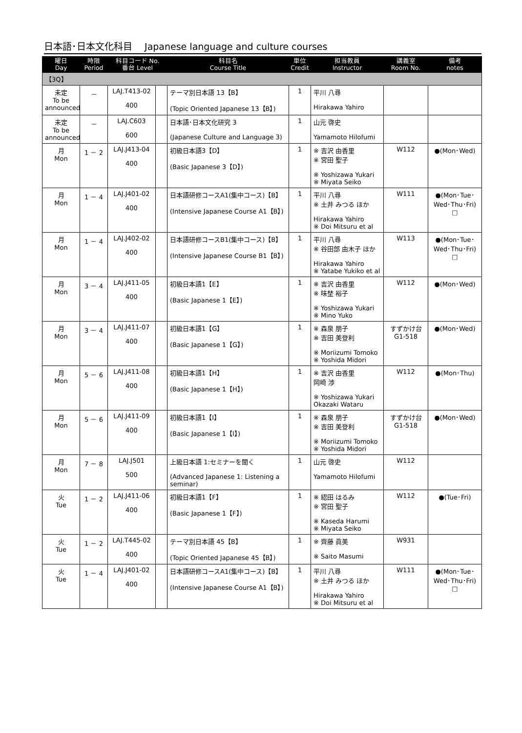日本語･日本文化科目　 Japanese language and culture courses
| 曜日 Day | 時限 Period | 科目コード No. 番台 Level | | 科目名 Course Title | 単位 Credit | 担当教員 Instructor | 講義室 Room No. | 備考 notes |
| --- | --- | --- | --- | --- | --- | --- | --- | --- |
| 【3Q】 | | | | | | | | |
| 未定 To be announced | － | LAJ.T413-02 400 | | テーマ別日本語 13【B】 (Topic Oriented Japanese 13【B】) | 1 | 平川 八尋 Hirakawa Yahiro | | |
| 未定 To be announced | － | LAJ.C603 600 | | 日本語･日本文化研究 3 (Japanese Culture and Language 3) | 1 | 山元 啓史 Yamamoto Hilofumi | | |
| 月 Mon | 1 － 2 | LAJ.J413-04 400 | | 初級日本語3【D】 (Basic Japanese 3【D】) | 1 | ※ 吉沢 由香里 ※ 宮田 聖子 ※ Yoshizawa Yukari ※ Miyata Seiko | W112 | ●(Mon･Wed) |
| 月 Mon | 1 － 4 | LAJ.J401-02 400 | | 日本語研修コースA1(集中コース)【B】 (Intensive Japanese Course A1【B】) | 1 | 平川 八尋 ※ 土井 みつる ほか Hirakawa Yahiro ※ Doi Mitsuru et al | W111 | ●(Mon･Tue･Wed･Thu･Fri) □ |
| 月 Mon | 1 － 4 | LAJ.J402-02 400 | | 日本語研修コースB1(集中コース)【B】 (Intensive Japanese Course B1【B】) | 1 | 平川 八尋 ※ 谷田部 由木子 ほか Hirakawa Yahiro ※ Yatabe Yukiko et al | W113 | ●(Mon･Tue･Wed･Thu･Fri) □ |
| 月 Mon | 3 － 4 | LAJ.J411-05 400 | | 初級日本語1【E】 (Basic Japanese 1【E】) | 1 | ※ 吉沢 由香里 ※ 味埜 裕子 ※ Yoshizawa Yukari ※ Mino Yuko | W112 | ●(Mon･Wed) |
| 月 Mon | 3 － 4 | LAJ.J411-07 400 | | 初級日本語1【G】 (Basic Japanese 1【G】) | 1 | ※ 森泉 朋子 ※ 吉田 美登利 ※ Moriizumi Tomoko ※ Yoshida Midori | すずかけ台 G1-518 | ●(Mon･Wed) |
| 月 Mon | 5 － 6 | LAJ.J411-08 400 | | 初級日本語1【H】 (Basic Japanese 1【H】) | 1 | ※ 吉沢 由香里 岡崎 渉 ※ Yoshizawa Yukari Okazaki Wataru | W112 | ●(Mon･Thu) |
| 月 Mon | 5 － 6 | LAJ.J411-09 400 | | 初級日本語1【I】 (Basic Japanese 1【I】) | 1 | ※ 森泉 朋子 ※ 吉田 美登利 ※ Moriizumi Tomoko ※ Yoshida Midori | すずかけ台 G1-518 | ●(Mon･Wed) |
| 月 Mon | 7 － 8 | LAJ.J501 500 | | 上級日本語 1:セミナーを聞く (Advanced Japanese 1: Listening a seminar) | 1 | 山元 啓史 Yamamoto Hilofumi | W112 | |
| 火 Tue | 1 － 2 | LAJ.J411-06 400 | | 初級日本語1【F】 (Basic Japanese 1【F】) | 1 | ※ 綛田 はるみ ※ 宮田 聖子 ※ Kaseda Harumi ※ Miyata Seiko | W112 | ●(Tue･Fri) |
| 火 Tue | 1 － 2 | LAJ.T445-02 400 | | テーマ別日本語 45【B】 (Topic Oriented Japanese 45【B】) | 1 | ※ 齊藤 眞美 ※ Saito Masumi | W931 | |
| 火 Tue | 1 － 4 | LAJ.J401-02 400 | | 日本語研修コースA1(集中コース)【B】 (Intensive Japanese Course A1【B】) | 1 | 平川 八尋 ※ 土井 みつる ほか Hirakawa Yahiro ※ Doi Mitsuru et al | W111 | ●(Mon･Tue･Wed･Thu･Fri) □ |